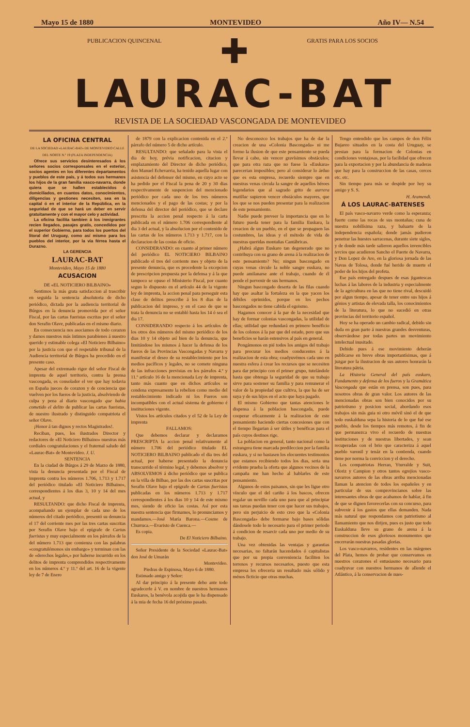Mayo 15 de 1880 MONTEVIDEO Año IV— N.54
PUBLICACION QUINCENAL ✚ GRATIS PARA LOS SOCIOS
LAURAC-BAT
REVISTA DE LA SOCIEDAD VASCONGADA DE MONTEVIDEO
LA OFICINA CENTRAL
DE LA SOCIEDAD «LAURAC-BAT» DE MONTEVIDEO CALLE DEL NORTE N.º 19 (PLAZA INDEPENDENCIA)
Ofrece sus servicios desinteresados á los señores socios corresponsales en el exterior, socios agentes en los diferentes departamentos y pueblos de este país, y á todos sus hermanos los hijos de la gran familia vasco-navarra, donde quiera que se hallen establecidos ó domiciliados, en cuantos datos, conocimientos, diligencias y gestiones necesiten, sea en la capital ó en el interior de la República, en la seguridad de que se hará un deber en servir gratuitamente y con el mayor celo y actividad.
La oficina facilita tambien á los inmigrantes recien llegados, pasajes gratis, concedidos por el superior Gobierno, para todos los puertos del litoral del Uruguay, como así mismo para los pueblos del interior, por la via férrea hasta el Durazno.
LA GERENCIA
LAURAC-BAT
Montevideo, Mayo 15 de 1880
ACUSACION
DE «EL NOTICIERO BILBAINO»
Sentimos la más grata satisfaccion al trascribir en seguida la sentencia absolutoria de dicho periódico, dictada por la audiencia territorial de Búrgos en la denuncia promovida por el señor Fiscal, por las cartas fueristas escritas por el señor don Serafin Olave, publicadas en el mismo diario.
En consecuencia nos asociamos de todo corazon y damos nuestros más íntimos parabienes á nuestro querido y estimable colega «El Noticiero Bilbaino» por la justicia con que el respetable tribunal de la Audiencia territorial de Búrgos ha procedido en el presente caso.
Apesar del extremado rigor del señor Fiscal de imprenta de aquel territorio, contra la prensa vascongada, es consolador el ver que hay todavia en España jueces de corazon y de conciencia que vuelven por los fueros de la justicia, absolviendo de culpa y pena al diario vascongado que habia cometido el delito de publicar las cartas fueristas, de nuestro ilustrado y distinguido compatriota el señor Olave.
¡Honor á tan dignos y rectos Magistrados!.
Reciban, pues, los ilustrados Director y redactores de «El Noticiero Bilbaino» nuestras más cordiales congratulaciones y el fraternal saludo del «Laurac-Bat» de Montevideo. J. U.
SENTENCIA
En la ciudad de Búrgos á 29 de Marzo de 1880, vista la denuncia presentada por el Fiscal de imprenta contra los números 1.706, 1.713 y 1.717 del periódico titulado «El Noticiero Bilbaino», correspondientes á los dias 3, 10 y 14 del mes actual, y
RESULTANDO: que dicho Fiscal de imprenta, acompañando un ejemplar de cada uno de los números del citado periódico, presentó su denuncia el 17 del corriente mes por las tres cartas suscritas por Serafin Olave bajo el epígrafe de Cartas fueristas y muy especialmente en los párrafos de la del número 1.713 que comienza con las palabras «congratulémonos sin embargo» y terminan con las de «derechos legales,» por haberse incurrido en los delitos de imprenta comprendidos respectivamente en los números 4.º y 11.º del art. 16 de la vigente ley de 7 de Enero
de 1879 con la explicacion contenida en el 2.º párrafo del número 5 de dicho artículo.
RESULTANDO: que señalado para la vista el dia de hoy, prévia notificacion, citacion y emplazamiento del Director de dicho periódico, don Manuel Echevarria, ha tenido aquella lugar con asistencia del defensor del mismo, en cuyo acto se ha pedido por el Fiscal la pena de 20 y 30 dias respectivamente de suspencion del mencionado periódico por cada uno de los tres números mencionados y el pago de las costas; y por la defensa del director del periódico, que se declare prescrita la accion penal respecto á la carta publicada en el número 1.706 correspondiente al dia 3 del actual, y la absolucion por el contenido de las cartas de los números 1.713 y 1.717, con la declaracion de las costas de oficio.
CONSIDERANDO: en cuanto al primer número del periódico EL NOTICIERO BILBAINO publicado el tres del corriente mes y objeto de la presente denuncia, que es procedente la excepcion de prescripcion propuesta por la defensa y á la que tampoco se opuso el Ministerio Fiscal, por cuanto segun lo dispuesto en el artículo 44 de la vigente ley de imprenta, la accion penal para perseguir esta clase de delitos prescribe á los 8 dias de la publicacion del impreso, y en el caso de que se trata la denuncia no se entabló hasta los 14 ó sea el dia 17.
CONSIDERANDO respecto á los artículos de los otros dos números del mismo periódico de los dias 10 y 14 objeto así bien de la denuncia, que limitándose los mismos á hacer la defensa de los fueros de las Provincias Vascongadas y Navarra y manifestar el deseo de su restablecimiento por los medios pacíficos y legales, no se comete ninguna de las infracciones previstas en los párrafos 4.º y 11.º artículo 16 de la mencionada Ley de imprenta, tanto más cuanto que en dichos artículos se condena expresamente la rebelion como medio del restablecimiento indicado ni los Fueros son incompatibles con el actual sistema de gobierno é instituciones vigente.
Vistos los artículos citados y el 52 de la Ley de imprenta
FALLAMOS:
Que debemos declarar y declaramos PRESCRIPTA la accion penal relativamente al número 1.706 del periódico titulado EL NOTICIERO BILBAINO publicado el dia tres del actual, por haberse presentado la denuncia transcurrido el término legal, y debemos absolver y ABSOLVEMOS á dicho periódico que se publica en la villa de Bilbao, por las dos cartas suscritas por Serafin Olave bajo el epígrafe de Cartas fueristas publicadas en los números 1.713 y 1.717 correspondientes á los dias 10 y 14 de este mismo mes, siendo de oficio las costas. Así por esta nuestra sentencia que firmamos, lo pronunciamos y mandamos.—José María Barona.—Cosme de Churruca.—Evaristo de Cuenca.—
Es copia.
De El Noticiero Bilbaino.
Señor Presidente de la Sociedad «Laurac-Bat» don José de Umarán
Montevideo.
Piedras de Espinosa, Mayo 6 de 1880.
Estimado amigo y Señor:
Al dar principio á la presente debo ante todo agradecerle á V. en nombre de nuestros hermanos Euskaros, la benévola acojida que le ha dispensado á la mia de fecha 16 del próximo pasado.
No desconozco los trabajos que ha de dar la creacion de una «Colonia Bascongada» ni me formo la ilusion de que este pensamiento se pueda llevar á cabo, sin vencer gravísimos obstáculos; que para otra raza que no fuese la «Euskara» parecerian imposibles; pero al considerar lo árduo que es esta empresa, recuerdo siempre que en nuestras venas circula la sangre de aquellos héroes legendarios que al sagrado grito de aurrera mutillac supieron vencer obstáculos mayores, que los que se nos pueden presentar para la realizacion de este pensamiento.
Nadie puede preveer la importancia que en lo futuro pueda tener para la familia Euskara, la creacion de un pueblo, en el que se propaguen las costumbres, las ideas y el método de vida de nuestras queridas montañas Cantábricas.
¿Habrá algun Euskaro tan degenerado que no contribuya con su grano de arena á la realizacion de este pensamiento? No; ningun bascongado en cuyas venas circule la noble sangre euskara, no puede amilanarse ante el trabajo, cuando de él pende el porvenir de sus hermanos.
Ningun bascongado deserta de las filas cuando hay que asaltar la fortaleza en la que yacen los débiles oprimidos, porque en los pechos bascongados no tiene cabida el egoismo.
Hagamos conocer á la par de la necesidad que hay de formar colonias vascongadas, la utilidad de ellas; utilidad que redundará en primero benéficio de los colonos á la par que del estado, pero que sus beneficios se harán estensivos al país en general.
Pongámonos en pié todos los amigos del trabajo para procurar los medios conducentes á la realizacion de esta obra; coadyuvémos cada uno en nuestra esfera á crear los recursos que se necesiten para dar principio con el primer grupo, tutelándole hasta que obtenga la seguridad de que su trabajo sirve para sostener su familia y para remunerar el valor de la propiedad que cultiva, la que ha de ser suya y de sus hijos en el acto que haya pagado.
El mismo Gobierno que tantas atenciones le dispensa á la poblacion bascongada, puede cooperar eficazmente á la realizacion de este pensamiento haciendo ciertas concesiones que con el tiempo llegarian á ser útiles y benéficas para el país cuyos destinos rige.
La poblacion en general, tanto nacional como la estrangera tiene marcada predileccion por la familia euskara, y si no bastasen los elocuentes testimonios que estamos recibiendo todos los dias, seria una evidente prueba la oferta que algunos vecinos de la campaña me han hecho al hablarles de este pensamiento.
Algunos de estos paisanos, sin que les ligue otro vínculo que el del cariño á los bascos, ofrecen regalar un novillo cada uno para que al principiar sus tareas puedan tener con que hacer sus trabajos, pero sin perjuicio de esto creo que la «Colonia Bascongada» debe formarse bajo bases sólidas dándosele todo lo necesario para el primer periodo á condicion de resarcir cada uno por medio de su trabajo.
Una vez obtenidas las ventajas y garantias necesarias, no faltarán hacendados ó capitalistas que por su propia conveniencia faciliten los terrenos y recursos necesarios, puesto que esta empresa les ofreceria un resultado más sólido y ménos ficticio que otras muchas.
Tengo entendido que los campos de don Félix Bujareo situados en la costa del Uruguay, se prestan para la formacion de Colonias en condiciones ventajosas, por la facilidad que ofrecen para la exportacion y por la abundancia de maderas que hay para la construccion de las casas, cercos etc. etc.
Sin tiempo para más se despide por hoy su amigo y S. S.
H. Aramendi.
Á LOS LAURAC-BATENSES
El país vasco-navarro verde como la esperanza; fuerte como las rocas de sus montañas; cuna de nuestra nobilísima raza, y baluarte de la independencia española; donde jamás pudieron penetrar las huestes sarracenas, durante siete siglos, y de donde más tarde salieron aquellos invencibles tercios que acudieron Sancho el Fuerte de Navarra, y Don Lopez de Aro, en la gloriosa jornada de las Navas de Tolosa, donde fué herido de muerte el poder de los hijos del profeta.
Ese país entregado despues de esas jigantescas luchas á las labores de la industria y especialmente de la agricultura en las que no tiene rival, descuidó por algun tiempo, apesar de tener entre sus hijos á génios y artistas de elevada talla, los conocimientos de la literatura, lo que no sucedió en otras provincias del territorio español.
Hoy se ha operado un cambio radical, debido sin duda en gran parte á nuestras grandes desventuras, observándose por todas partes un movimiento intelectual inusitado.
Debido pues á ese movimiento deberán publicarse en breve obras importantísimas, que á juzgar por la ilustracion de sus autores honrarán la literatura pátria.
La Historia General del país euskaro, Fundamento y defensa de los fueros y la Gramática Vascongada que están en prensa, son pues, para nosotros obras de gran valor. Los autores de las mencionadas obras son bien conocidos por su patriotismo y posicion social, abordando esos trabajos sin más guia ni otro móvil sinó el de que todo euskalduna sepa la historia de lo que fué ese pueblo, desde los tiempos más remotos, á fin de que permanezca vivo el recuerdo de nuestras instituciones y de nuestras libertades, y sean recuperadas con el brio que caracteriza á aquel pueblo varonil y tenáz en la contienda, cuando tiene por norma la conviccion y el derecho.
Los compatriotas Herran, Yturralde y Suit, Oloriz y Campion y otros tantos egrejios vasco-navarros autores de las obras arriba mencionadas llaman la atencion de todos los españoles y en particular de sus comprovincianos sobre las interesantes obras de que acabamos de hablar, á fin de que se dignen favorecerlas con su concurso, para subvenir á los gastos que ellas demanden. Nada más natural que respondamos con patriotismo al llamamiento que nos dirijen, pues es justo que todo Euskalduna lleve su grano de arena á la construccion de esos gloriosos monumentos que encerrarán nuestras pasadas glorias.
Los vasco-navarros, residentes en las márgenes del Plata, hemos de probar que conservamos en nuestros corazones el entusiasmo necesario para coadyuvar con nuestros hermanos de allende el Atlántico, á la conservacion de nues-